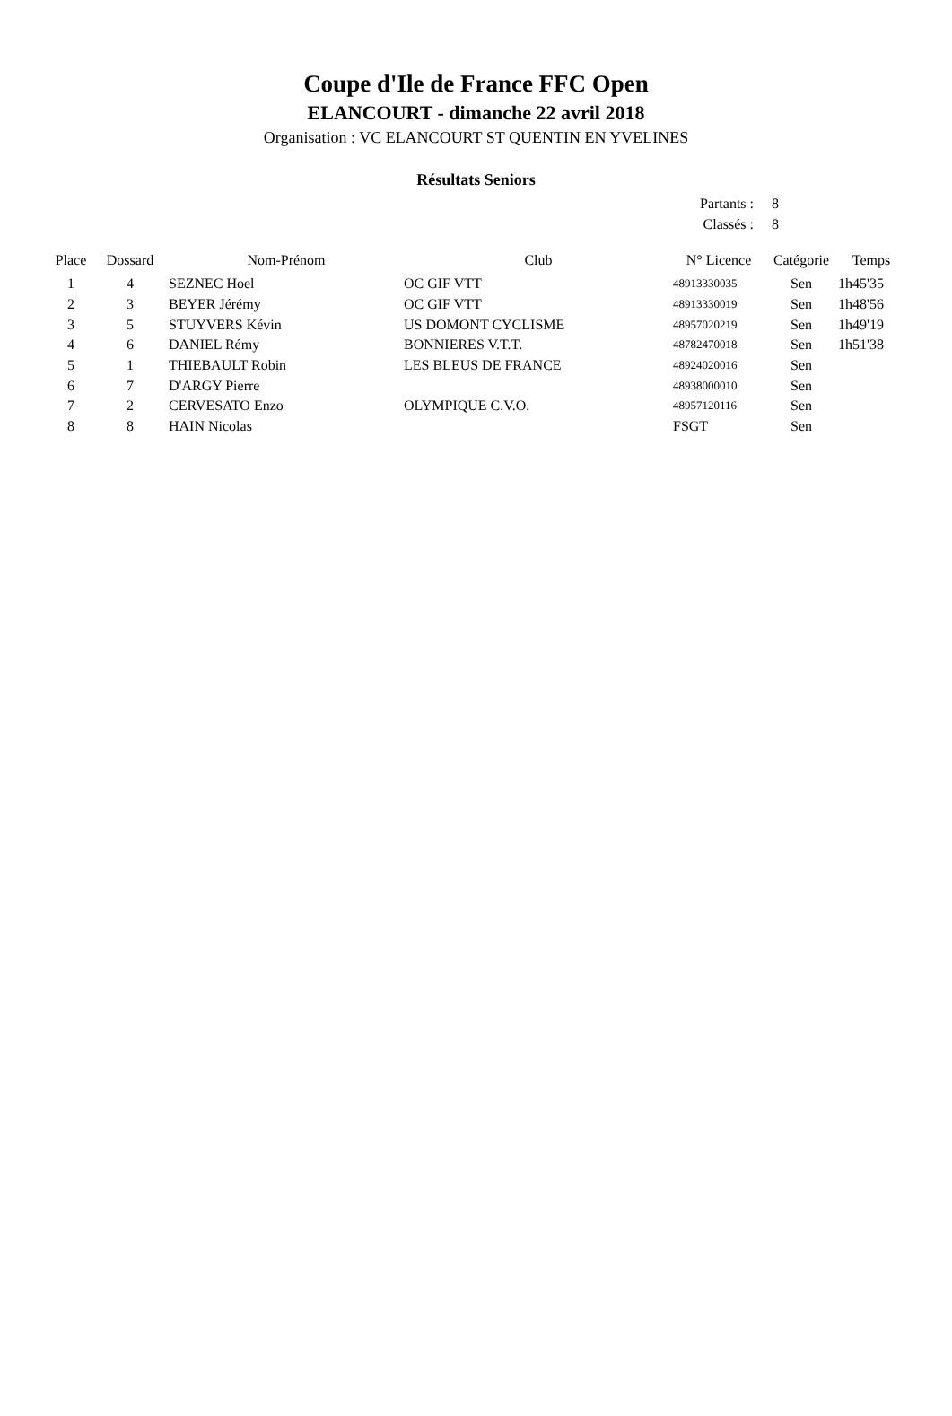Coupe d'Ile de France FFC Open
ELANCOURT - dimanche 22 avril 2018
Organisation : VC ELANCOURT ST QUENTIN EN YVELINES
Résultats Seniors
Partants : 8
Classés : 8
| Place | Dossard | Nom-Prénom | Club | N° Licence | Catégorie | Temps |
| --- | --- | --- | --- | --- | --- | --- |
| 1 | 4 | SEZNEC Hoel | OC GIF VTT | 48913330035 | Sen | 1h45'35 |
| 2 | 3 | BEYER Jérémy | OC GIF VTT | 48913330019 | Sen | 1h48'56 |
| 3 | 5 | STUYVERS Kévin | US DOMONT CYCLISME | 48957020219 | Sen | 1h49'19 |
| 4 | 6 | DANIEL Rémy | BONNIERES V.T.T. | 48782470018 | Sen | 1h51'38 |
| 5 | 1 | THIEBAULT Robin | LES BLEUS DE FRANCE | 48924020016 | Sen | |
| 6 | 7 | D'ARGY Pierre | | 48938000010 | Sen | |
| 7 | 2 | CERVESATO Enzo | OLYMPIQUE C.V.O. | 48957120116 | Sen | |
| 8 | 8 | HAIN Nicolas | | FSGT | Sen | |